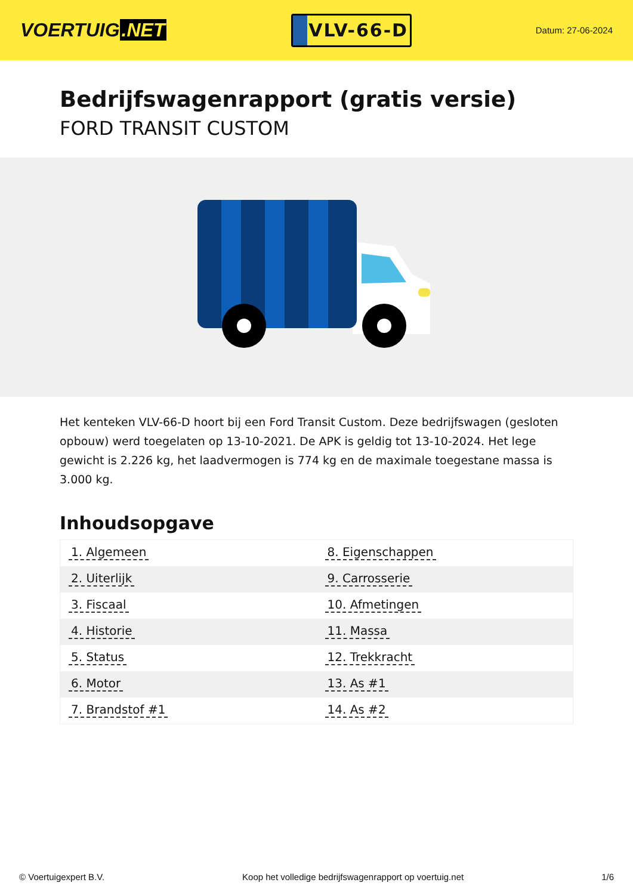VOERTUIG.NET
VLV-66-D
Datum: 27-06-2024
Bedrijfswagenrapport (gratis versie)
FORD TRANSIT CUSTOM
Het kenteken VLV-66-D hoort bij een Ford Transit Custom. Deze bedrijfswagen (gesloten opbouw) werd toegelaten op 13-10-2021. De APK is geldig tot 13-10-2024. Het lege gewicht is 2.226 kg, het laadvermogen is 774 kg en de maximale toegestane massa is 3.000 kg.
Inhoudsopgave
| 1. Algemeen | 8. Eigenschappen |
| 2. Uiterlijk | 9. Carrosserie |
| 3. Fiscaal | 10. Afmetingen |
| 4. Historie | 11. Massa |
| 5. Status | 12. Trekkracht |
| 6. Motor | 13. As #1 |
| 7. Brandstof #1 | 14. As #2 |
© Voertuigexpert B.V. Koop het volledige bedrijfswagenrapport op voertuig.net 1/6